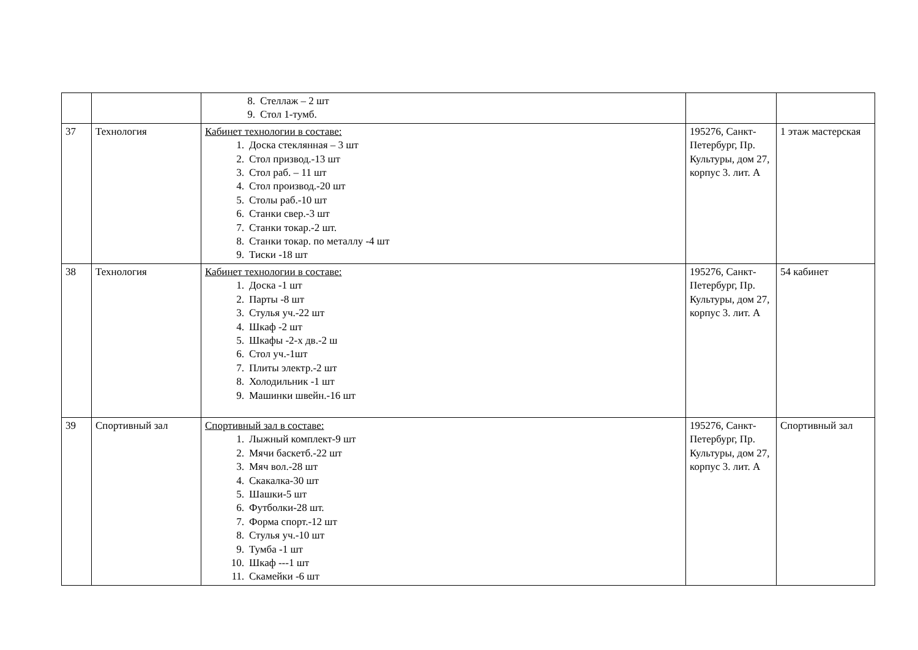| | | 8. Стеллаж – 2 шт 9. Стол 1-тумб. | | |
| 37 | Технология | Кабинет технологии в составе: 1. Доска стеклянная – 3 шт 2. Стол призвод.-13 шт 3. Стол раб. – 11 шт 4. Стол производ.-20 шт 5. Столы раб.-10 шт 6. Станки свер.-3 шт 7. Станки токар.-2 шт. 8. Станки токар. по металлу -4 шт 9. Тиски -18 шт | 195276, Санкт-Петербург, Пр. Культуры, дом 27, корпус 3. лит. А | 1 этаж мастерская |
| 38 | Технология | Кабинет технологии в составе: 1. Доска -1 шт 2. Парты -8 шт 3. Стулья уч.-22 шт 4. Шкаф -2 шт 5. Шкафы -2-х дв.-2 ш 6. Стол уч.-1шт 7. Плиты электр.-2 шт 8. Холодильник -1 шт 9. Машинки швейн.-16 шт | 195276, Санкт-Петербург, Пр. Культуры, дом 27, корпус 3. лит. А | 54 кабинет |
| 39 | Спортивный зал | Спортивный зал в составе: 1. Лыжный комплект-9 шт 2. Мячи баскетб.-22 шт 3. Мяч вол.-28 шт 4. Скакалка-30 шт 5. Шашки-5 шт 6. Футболки-28 шт. 7. Форма спорт.-12 шт 8. Стулья уч.-10 шт 9. Тумба -1 шт 10. Шкаф ---1 шт 11. Скамейки -6 шт | 195276, Санкт-Петербург, Пр. Культуры, дом 27, корпус 3. лит. А | Спортивный зал |